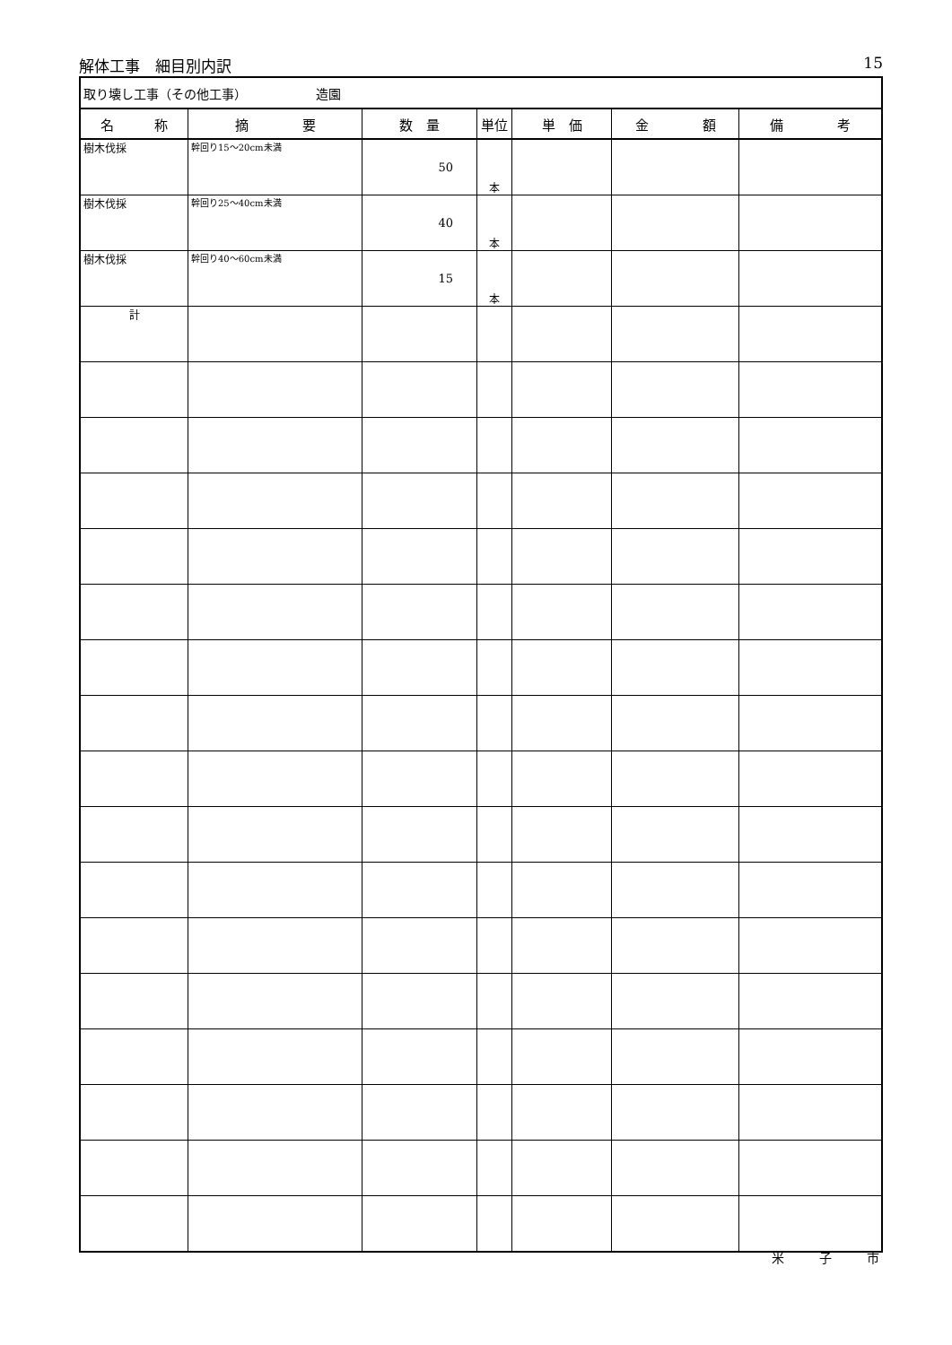解体工事　細目別内訳 15
| 取り壊し工事（その他工事） 造園 | | | | | | |
| 名 称 | 摘 要 | 数 量 | 単位 | 単 価 | 金 額 | 備 考 |
| 樹木伐採 | 幹回り15～20cm未満 | 50 | 本 | | | |
| 樹木伐採 | 幹回り25～40cm未満 | 40 | 本 | | | |
| 樹木伐採 | 幹回り40～60cm未満 | 15 | 本 | | | |
| 計 | | | | | | |
米 子 市